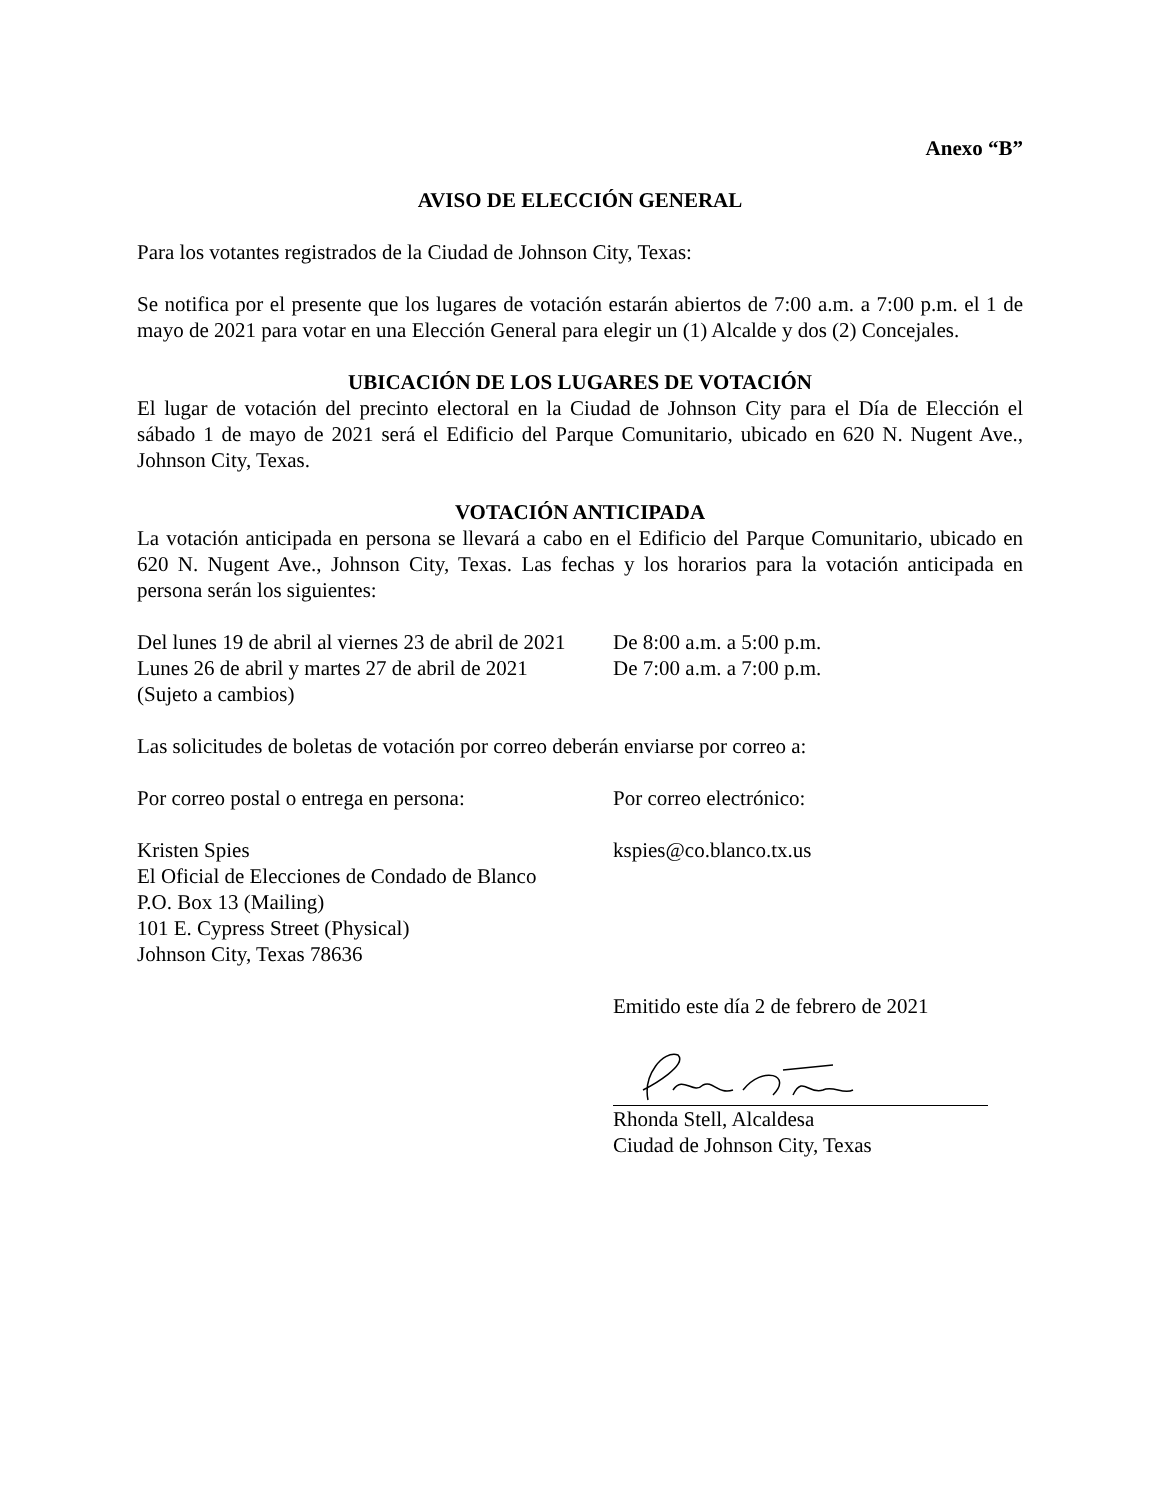Anexo “B”
AVISO DE ELECCIÓN GENERAL
Para los votantes registrados de la Ciudad de Johnson City, Texas:
Se notifica por el presente que los lugares de votación estarán abiertos de 7:00 a.m. a 7:00 p.m. el 1 de mayo de 2021 para votar en una Elección General para elegir un (1) Alcalde y dos (2) Concejales.
UBICACIÓN DE LOS LUGARES DE VOTACIÓN
El lugar de votación del precinto electoral en la Ciudad de Johnson City para el Día de Elección el sábado 1 de mayo de 2021 será el Edificio del Parque Comunitario, ubicado en 620 N. Nugent Ave., Johnson City, Texas.
VOTACIÓN ANTICIPADA
La votación anticipada en persona se llevará a cabo en el Edificio del Parque Comunitario, ubicado en 620 N. Nugent Ave., Johnson City, Texas. Las fechas y los horarios para la votación anticipada en persona serán los siguientes:
Del lunes 19 de abril al viernes 23 de abril de 2021
De 8:00 a.m. a 5:00 p.m.
Lunes 26 de abril y martes 27 de abril de 2021
De 7:00 a.m. a 7:00 p.m.
(Sujeto a cambios)
Las solicitudes de boletas de votación por correo deberán enviarse por correo a:
Por correo postal o entrega en persona:
Por correo electrónico:
Kristen Spies
El Oficial de Elecciones de Condado de Blanco
P.O. Box 13 (Mailing)
101 E. Cypress Street (Physical)
Johnson City, Texas 78636
kspies@co.blanco.tx.us
Emitido este día 2 de febrero de 2021
Rhonda Stell, Alcaldesa
Ciudad de Johnson City, Texas